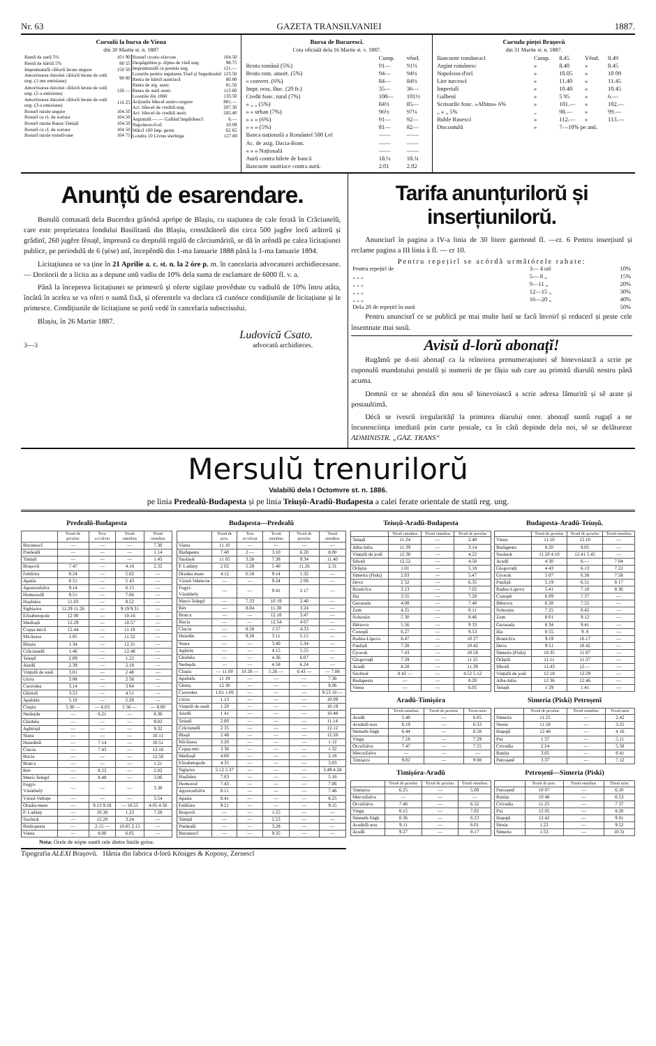Nr. 63 GAZETA TRANSILVANIEI 1887.
Cursulŭ la bursa de Viena
din 30 Martie st. n. 1887
| Rentă de aurŭ 5% | 101 90 |
| Rentă de hârtiă 5% | 88 55 |
| Imprumutulŭ căilorŭ ferate ungare | 150 50 |
| Amortisarea datoriei căilorŭ ferate de ostŭ ung. (1-ma emisiune) | 98 80 |
| Amortisarea datoriei căilorŭ ferate de ostŭ ung. (2-a emisiune) | 126 — |
| Amortisarea datoriei căilorŭ ferate de ostŭ ung. (3-a emisiune) | 116 25 |
| Bonurĭ rurale ungare | 104.50 |
| Bonurĭ cu cl. de sortare | 104.50 |
| Bonurĭ rurale Banat-Timișŭ | 104.50 |
| Bonurĭ cu cl. de sortare | 104 50 |
| Bonurĭ rurale transilvane | 104 75 |
| Bonurĭ croato-slavone | 104.50 |
| Despăgubire p. dijma de vinŭ ung. | 98.75 |
| Imprumutulŭ cu premiu ung. | 121.— |
| Losurile pentru regularea Tiseĭ și Segedinuluĭ | 123.50 |
| Renta de hârtiă austriacă | 80.80 |
| Renta de arg. austr. | 81.50 |
| Renta de aurŭ austr. | 113 60 |
| Losurile din 1860 | 133.50 |
| Acțiunile băncel austro-ungare | 881.— |
| Act. băncel de creditŭ ung. | 287.30 |
| Act. băncel de creditŭ austr. | 285.40 |
| Argintulŭ —.— Galbinĭ împărătescĭ | 6.— |
| Napoleon-d'orĭ | 10.09 |
| Mărcĭ 100 împ. germ. | 62 65 |
| Londra 10 Livres sterlinge | 127.80 |
Bursa de Bucurescĭ.
Cota oficială dela 16 Martie st. v. 1887.
| | Cump. | vênd. |
| Renta română (5%) | 91— | 91½ |
| Renta rom. amort. (5%) | 94— | 94½ |
| » convert. (6%) | 84— | 84½ |
| Impr. oraș. Buc. (20 fr.) | 35— | 36— |
| Credit fonc. rural (7%) | 100— | 101½ |
| » „ „ (5%) | 84½ | 85— |
| » » urban (7%) | 96½ | 97¼ |
| » » » (6%) | 91— | 92— |
| » » » (5%) | 81— | 82— |
| Banca națională a Românieĭ 500 Leĭ | —— | —— |
| Ac. de asig. Dacia-Rom. | —— | —— |
| « » » Națională | —— | —— |
| Aurŭ contra bilete de bancă | 18.¼ | 18.¾ |
| Bancnote austriace contra aurŭ. | 2.01 | 2.02 |
Cursulu pieței Brașovŭ
din 31 Martie st. n. 1887.
| Bancnote româneacĭ | Cump. | 8.45 | Vênd. | 8.49 |
| Argint românesc | » | 8.40 | » | 8.45 |
| Napoleon-d'orĭ | » | 10.05 | » | 10 09 |
| Lire turcescĭ | » | 11.40 | » | 11.45 |
| Imperialĭ | » | 10.40 | » | 10.45 |
| Galbenĭ | » | 5 95 | » | 6.— |
| Scrisurile fonc. »Albina» 6% | » | 101.— | » | 102.— |
| „ » „ 5% | „ | 98.— | » | 99.— |
| Ruble Rusescĭ | » | 112.— | » | 113.— |
| Discontulŭ | » | 7—10% pe anŭ. | | |
Anunțŭ de esarendare.
Bunulŭ comasatŭ dela Bucerdea grânósă aprópe de Blașiu, cu stațiunea de cale ferată în Crăciunelŭ, care este proprietatea fondului Basilitanŭ din Blașiu, constătătorŭ din circa 500 jugĕre locŭ arătorŭ și grădinĭ, 260 jugĕre fênațĕ, împreună cu dreptulŭ regalŭ de cârciumăritŭ, se dă în arêndă pe calea licitațiunei publice, pe periodulŭ de 6 (șése) anĭ, începêndŭ din 1-ma Ianuarie 1888 până la 1-ma Ianuarie 1894.
Licitațiunea se va ține în 21 Aprilie a. c. st. n. la 2 óre p. m. în cancelaria advocaturei archidiecesane. — Doritorii de a licita au a depune unŭ vadiu de 10% dela suma de esclamare de 6000 fl. v. a.
Până la începerea licitațiunei se primescŭ și oferte sigilate provĕdute cu vadiulŭ de 10% întru atâta, încâtŭ în acelea se va oferi o sumă fixă, și oferentele va declara că cunósce condițiunile de licitațiune și le primesce. Condițiunile de licitațiune se potŭ vedé în cancelaria subscrisului.
Blașiu, în 26 Martie 1887.
Ludovicŭ Csato.
3—3 advocatŭ archidieces.
Tarifa anunțurilorŭ și inserțiunilorŭ.
Anunciurĭ în pagina a IV-a linia de 30 litere garmond fl. —cr. 6 Pentru inserțiunĭ și reclame pagina a III linia à fl. — cr 10.
Pentru repețirĭ se acórdă următórele rabate:
| Pentru repețirĭ de | 3— 4 orĭ | 10% |
| „ „ „ | 5— 8 „ | 15% |
| „ „ „ | 9—11 „ | 20% |
| „ „ „ | 12—15 „ | 30% |
| „ „ „ | 16—20 „ | 40% |
| Dela 20 de repețirĭ în susŭ | | 50% |
Pentru anunciurĭ ce se publică pe mai multe lunĭ se facŭ învoirĭ și reducerĭ și peste cele însemnate mai susŭ.
Avisŭ d-lorŭ abonațĭ!
Rugămŭ pe d-nii abonațĭ ca la reînoirea prenumerațiunei sĕ binevoiască a scrie pe cuponulŭ mandatului postalŭ și numerii de pe fășia sub care au primitŭ diarulŭ nostru până acuma.
Domnii ce se abonéză din nou sĕ binevoiască a scrie adresa lămuritŭ și sĕ arate și postaultimă.
Décă se ivescŭ iregularitățĭ la primirea diarului onor. abonațĭ suntŭ rugațĭ a ne încunosciința imediatŭ prin carte postale, ca în câtŭ depinde dela noi, sĕ se delătureze ADMINISTR. „GAZ. TRANS“
Mersulŭ trenurilorŭ
Valabilŭ dela I Octomvre st. n. 1886.
pe linia Predealŭ-Budapesta și pe linia Teiușŭ-Aradŭ-Budapesta a calei ferate orientale de statŭ reg. ung.
Predealŭ-Budapesta
| | Trenŭ de persóne | Tren accelerat | Trenŭ omnibus | Trenŭ omnibus |
| --- | --- | --- | --- | --- |
| Bucurescĭ | — | — | — | 7.30 |
| Predealŭ | — | — | — | 1.14 |
| Timișŭ | — | — | — | 1.45 |
| Brașovŭ | 7.47 | — | 4.16 | 2.32 |
| Feldióra | 8.24 | — | 5.02 | — |
| Apatia | 8 51 | — | 5 43 | — |
| Agostonfalva | 9.14 | — | 6.15 | — |
| Homorodŭ | 9.51 | — | 7.06 | — |
| Hașfaleu | 11.03 | — | 8.52 | — |
| Sighișóra | 11.29 11.26 | — | 9.19 9.31 | — |
| Elisabetopole | 12 00 | — | 10.16 | — |
| Mediașŭ | 12.29 | — | 10.57 | — |
| Copșa mică | 12.44 | — | 11.19 | — |
| Micăsasa | 1.05 | — | 11.52 | — |
| Blașiu | 1.34 | — | 12.31 | — |
| Crăciunelŭ | 1.46 | — | 12.48 | — |
| Teiușŭ | 2.09 | — | 1.22 | — |
| Aiudŭ | 2.39 | — | 2.18 | — |
| Vințulŭ de susŭ | 3.01 | — | 2.48 | — |
| Uióra | 3.08 | — | 2 56 | — |
| Cucerdea | 3.14 | — | 3 64 | — |
| Ghirisŭ | 3.53 | — | 4 51 | — |
| Apahida | 5.10 | — | 5.28 | — |
| Clușiu | 5.30 — | — 6.03 | 5 56 — | — 8.00 |
| Nedeșdu | — | 6.21 | — | 8.36 |
| Ghirbĕu | — | — | — | 9.02 |
| Aghirișŭ | — | — | — | 9.32 |
| Stana | — | — | — | 10.11 |
| Huiedinŭ | — | 7.14 | — | 10.51 |
| Ciucia | — | 7.43 | — | 12.16 |
| Bucia | — | — | — | 12.50 |
| Bratca | — | — | — | 1.21 |
| Rév | — | 8.22 | — | 2.02 |
| Mező-Telegd | — | 8.48 | — | 3.06 |
| Fugyi-Vásárhely | — | — | — | 3.38 |
| Várad-Velințe | — | — | — | 3.54 |
| Oradia-mare | — | 9.13 9.18 | — 10.55 | 4.05 4.50 |
| P. Ladány | — | 10.38 | 1.23 | 7.28 |
| Szolnok | — | 12.20 | 3.24 | — |
| Buda-pesta | — | 2.15 — | 10.05 2.15 | — |
| Viena | — | 8.00 | 6.05 | — |
Nota: Órele de nópte suntŭ cele dintre liniile gróse.
Budapesta—Predealŭ
| | Trenŭ de pers. | Tren accelerat | Trenŭ omnibus | Trenŭ de persóne | Trenŭ omnibus |
| --- | --- | --- | --- | --- | --- |
| Viena | 11.10 | — | — | — | — |
| Budapesta | 7.40 | 2.— | 3.10 | 6.20 | 8.00 |
| Szolnok | 11 05 | 3.58 | 7.38 | 9.34 | 11.40 |
| P. Ladány | 2 02 | 5.28 | 5 40 | 11.26 | 2.31 |
| Oradea mare | 4.12 | 6.58 | 9.14 | 1.32 | — |
| Várad-Velencze | — | — | 9.24 | 2 06 | — |
| Fugyi-Vásárhely | — | — | 9 41 | 2 17 | — |
| Mezö-Telegd | — | 7.33 | 10 19 | 2.40 | — |
| Rév | — | 8.04 | 11.38 | 3.24 | — |
| Bratca | — | — | 12.18 | 3.47 | — |
| Bucia | — | — | 12.54 | 4 07 | — |
| Ciucia | — | 8.58 | 1.57 | 4.33 | — |
| Huiedin | — | 9.28 | 3.11 | 5.15 | — |
| Stana | — | — | 3.40 | 5.34 | — |
| Aghiriș | — | — | 4.15 | 5.55 | — |
| Ghirbĕu | — | — | 4.36 | 6.07 | — |
| Nedeșdu | — | — | 4.58 | 6.24 | — |
| Clușiu | — 11.00 | 10.28 — | 5.26 — | 6.43 — | — 7.08 |
| Apahida | 11 19 | — | — | — | 7.36 |
| Ghiriș | 12 30 | — | — | — | 9.06 |
| Cucerdea | 1.01 1.06 | — | — | — | 9.53 10.— |
| Uióra | 1.13 | — | — | — | 10.09 |
| Vințulŭ de susŭ | 1.20 | — | — | — | 10.19 |
| Aiudŭ | 1 41 | — | — | — | 10.48 |
| Teiușŭ | 2.00 | — | — | — | 11.14 |
| Crăciunelŭ | 2 35 | — | — | — | 12.12 |
| Blașŭ | 2.48 | — | — | — | 12.28 |
| Micăsasa | 3.20 | — | — | — | 1.12 |
| Copșa mic | 3 36 | — | — | — | 1.32 |
| Mediașŭ | 4.00 | — | — | — | 2.18 |
| Elisabetopole | 4.35 | — | — | — | 3.03 |
| Sigișóra | 5.12 5.37 | — | — | — | 3.49 4.28 |
| Hașfaleu | 7.03 | — | — | — | 5.16 |
| Homorod | 7.43 | — | — | — | 7.06 |
| Agostonfalva | 8.11 | — | — | — | 7.46 |
| Apatia | 8.41 | — | — | — | 8.25 |
| Feldióra | 9.21 | — | — | — | 9.15 |
| Brașovŭ | — | — | 1.55 | — | — |
| Timișŭ | — | — | 2.53 | — | — |
| Predealŭ | — | — | 3.28 | — | — |
| Bucurescĭ | — | — | 9.35 | — | — |
Teiușŭ-Aradŭ-Budapesta
| | Trenŭ omnibus | Trenŭ omnibus | Trenŭ de persóne |
| --- | --- | --- | --- |
| Teiușŭ | 11.24 | — | 2.40 |
| Alba-Iulia | 11.39 | — | 3.14 |
| Vințulŭ de josŭ | 12.30 | — | 4.22 |
| Șibotŭ | 12.52 | — | 4.50 |
| Orăștia | 1.01 | — | 5.18 |
| Simeria (Piski) | 2.03 | — | 5.47 |
| Deva | 2 52 | — | 6.35 |
| Branicĭca | 3.23 | — | 7.02 |
| Ilia | 3.55 | — | 7.28 |
| Gurasada | 4.08 | — | 7.40 |
| Zam | 4.25 | — | 8.11 |
| Soborșin | 5 30 | — | 8.46 |
| Bĕrzova | 5.56 | — | 9 33 |
| Conopŭ | 6.27 | — | 9.53 |
| Radna-Lipova | 6.47 | — | 10 27 |
| Paulișŭ | 7.28 | — | 10.42 |
| Gyorok | 7.43 | — | 10.58 |
| Glogovațŭ | 7.59 | — | 11 25 |
| Aradŭ | 8.28 | — | 11.39 |
| Szolnok | 8 42 — | — | 4.52 5.12 |
| Budapesta | — | — | 8.20 |
| Viena | — | — | 6.05 |
Budapesta-Aradŭ-Teiușŭ.
| | Trenŭ de persóne | Trenŭ de persóne | Trenŭ omnibus |
| --- | --- | --- | --- |
| Viena | 11.10 | 12.10 | — |
| Budapesta | 8.20 | 9.05 | — |
| Szolnok | 11.20 4.10 | 12.41 5.45 | — |
| Aradŭ | 4 30 | 6.— | 7 04 |
| Glogovațŭ | 4 43 | 6.13 | 7.22 |
| Gyorok | 5 07 | 6.38 | 7.58 |
| Paulișŭ | 5.19 | 6.51 | 8 17 |
| Radna-Lipova | 5.41 | 7.10 | 8 36 |
| Conopŭ | 6 09 | 7.37 | — |
| Bĕrzova | 6 28 | 7.55 | — |
| Soborșin | 7 25 | 8.42 | — |
| Zam | 8 01 | 9.12 | — |
| Gurasada | 8 34 | 9.41 | — |
| Ilia | 8 55 | 9. 8 | — |
| Branicĭca | 9.19 | 10.17 | — |
| Deva | 9 51 | 10 42 | — |
| Simeria (Piski) | 10.35 | 11 07 | — |
| Orăștiă | 11.11 | 11.37 | — |
| Șibotŭ | 11.43 | 12.— | — |
| Vințulŭ de josŭ | 12 18 | 12.29 | — |
| Alba-Iulia | 12 36 | 12.46 | — |
| Teiușŭ | 1 29 | 1.41 | — |
Aradŭ-Timișóra
| | Trenŭ omnibus | Trenŭ de persóne | Trenu mixt |
| --- | --- | --- | --- |
| Aradŭ | 5.48 | — | 6.05 |
| Aradulŭ nou | 6.19 | — | 6.33 |
| Németh-Ságh | 6.44 | — | 6.58 |
| Vinga | 7.18 | — | 7.29 |
| Orczifalva | 7.47 | — | 7.55 |
| Merczifalva | — | — | — |
| Timișóra | 9.02 | — | 9 08 |
Simeria (Piski) Petroșenĭ
| | Trenŭ de persóne | Trenŭ omnibus | Trenŭ mixt |
| --- | --- | --- | --- |
| Simeria | 11.25 | — | 2.42 |
| Streiu | 11.58 | — | 3.25 |
| Hațegŭ | 12.46 | — | 4 16 |
| Pui | 1.37 | — | 5.11 |
| Crivadia | 2.24 | — | 5.58 |
| Banița | 3.05 | — | 6 41 |
| Petroșenĭ | 3.37 | — | 7.12 |
Timișóra-Aradŭ
| | Trenŭ de persóne | Trenŭ de persóne | Trenŭ omnibus |
| --- | --- | --- | --- |
| Timișóra | 6.25 | — | 5.00 |
| Merczifalva | — | — | — |
| Orczifalva | 7.46 | — | 6.32 |
| Vinga | 8.15 | — | 7.02 |
| Németh-Ságh | 8.36 | — | 6.23 |
| Aradulŭ nou | 9.11 | — | 8.01 |
| Aradŭ | 9.27 | — | 8.17 |
Petroșenĭ—Simeria (Piski)
| | Trenŭ de pers. | Trenŭ omnibus | Trenŭ mixt |
| --- | --- | --- | --- |
| Petroșenĭ | 10 07 | — | 6.10 |
| Banița | 10 48 | — | 6.53 |
| Crivadia | 11.25 | — | 7 37 |
| Pui | 12 05 | — | 8.20 |
| Hațegŭ | 12.42 | — | 9 01 |
| Streiu | 1.22 | — | 9.52 |
| Simeria | 1.53 | — | 10.31 |
Tipografia ALEXI Brașovŭ. Hârtia din fabrica d-lorŭ Königes & Kopony, Zernescĭ